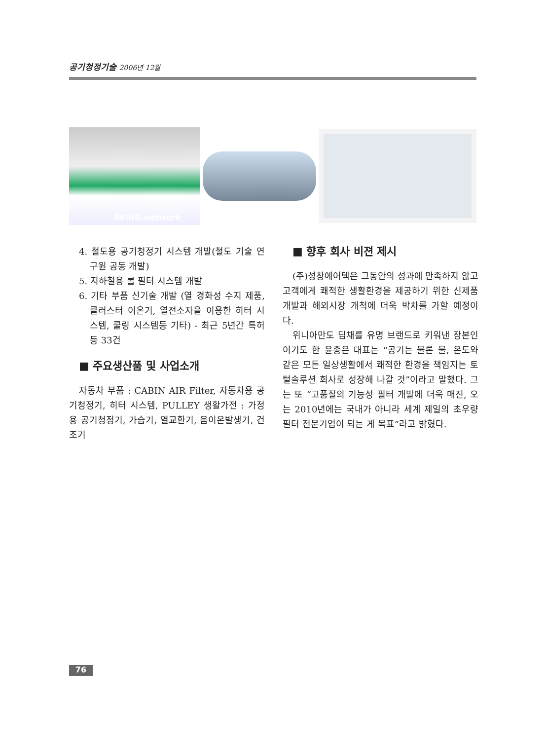공기청정기술 2006년 12월
AVING.network
4. 철도용 공기청정기 시스템 개발(철도 기술 연구원 공동 개발)
5. 지하철용 롤 필터 시스템 개발
6. 기타 부품 신기술 개발 (열 경화성 수지 제품, 클러스터 이온기, 열전소자을 이용한 히터 시스템, 쿨링 시스템등 기타) - 최근 5년간 특허 등 33건
■ 주요생산품 및 사업소개
자동차 부품 : CABIN AIR Filter, 자동차용 공기청정기, 히터 시스템, PULLEY 생활가전 : 가정용 공기청정기, 가습기, 열교환기, 음이온발생기, 건조기
■ 향후 회사 비젼 제시
(주)성창에어텍은 그동안의 성과에 만족하지 않고 고객에게 쾌적한 생활환경을 제공하기 위한 신제품 개발과 해외시장 개척에 더욱 박차를 가할 예정이다.
위니아만도 딤채를 유명 브랜드로 키워낸 장본인이기도 한 윤종은 대표는 “공기는 물론 물, 온도와 같은 모든 일상생활에서 쾌적한 환경을 책임지는 토털솔루션 회사로 성장해 나갈 것”이라고 말했다. 그는 또 “고품질의 기능성 필터 개발에 더욱 매진, 오는 2010년에는 국내가 아니라 세계 제일의 초우량 필터 전문기업이 되는 게 목표”라고 밝혔다.
76